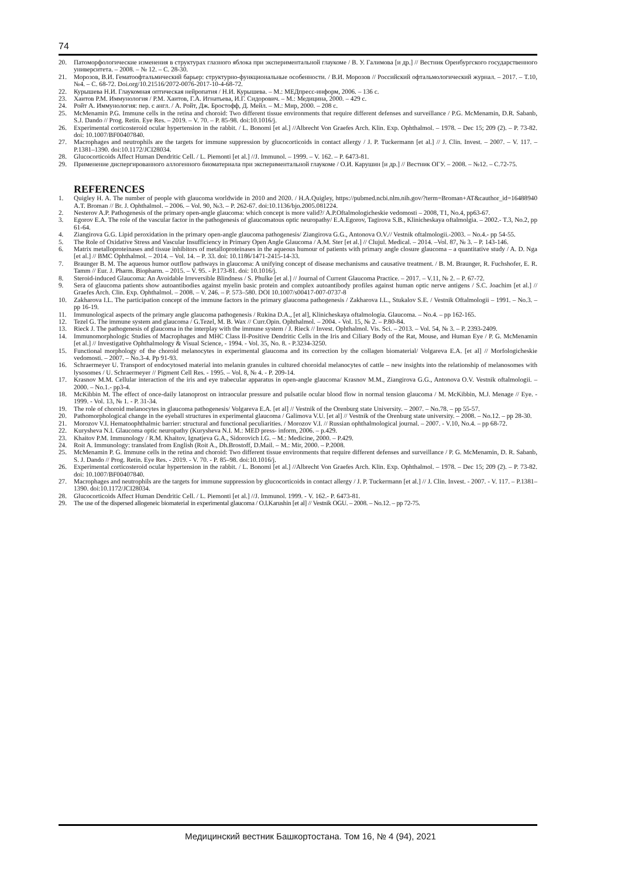74
20. Патоморфологические изменения в структурах глазного яблока при экспериментальной глаукоме / В. У. Галимова [и др.] // Вестник Оренбургского государственного университета. – 2008. – № 12. – С. 28-30.
21. Морозов, В.И. Гематоофтальмический барьер: структурно-функциональные особенности. / В.И. Морозов // Российский офтальмологический журнал. – 2017. – Т.10, №4. – С. 68-72. Doi.org/10.21516/2072-0076-2017-10-4-68-72.
22. Курышева Н.И. Глаукомная оптическая нейропатия / Н.И. Курышева. – М.: МЕДпресс-информ, 2006. – 136 с.
23. Хаитов Р.М. Иммунология / Р.М. Хаитов, Г.А. Игнатьева, И.Г. Сидорович. – М.: Медицина, 2000. – 429 с.
24. Ройт А. Иммунология: пер. с англ. / А. Ройт, Дж. Бростофф, Д. Мейл. – М.: Мир, 2000. – 208 с.
25. McMenamin P.G. Immune cells in the retina and choroid: Two different tissue environments that require different defenses and surveillance / P.G. McMenamin, D.R. Sabanb, S.J. Dando // Prog. Retin. Eye Res. – 2019. – V. 70. – P. 85-98. doi:10.1016/j.
26. Experimental corticosteroid ocular hypertension in the rabbit. / L. Bonomi [et al.] //Albrecht Von Graefes Arch. Klin. Exp. Ophthalmol. – 1978. – Dec 15; 209 (2). – P. 73-82. doi: 10.1007/BF00407840.
27. Macrophages and neutrophils are the targets for immune suppression by glucocorticoids in contact allergy / J. P. Tuckermann [et al.] // J. Clin. Invest. – 2007. – V. 117. – P.1381–1390. doi:10.1172/JCI28034.
28. Glucocorticoids Affect Human Dendritic Cell. / L. Piemonti [et al.] //J. Immunol. – 1999. – V. 162. – P. 6473-81.
29. Применение диспергированного аллогенного биоматериала при экспериментальной глаукоме / О.И. Карушин [и др.] // Вестник ОГУ. – 2008. – №12. – С.72-75.
REFERENCES
1. Quigley H. A. The number of people with glaucoma worldwide in 2010 and 2020. / H.A.Quigley, https://pubmed.ncbi.nlm.nih.gov/?term=Broman+AT&cauthor_id=16488940 A.T. Broman // Br. J. Ophthalmol. – 2006. – Vol. 90, №3. – P. 262-67. doi:10.1136/bjo.2005.081224.
2. Nesterov A.P. Pathogenesis of the primary open-angle glaucoma: which concept is more valid?/ A.P.Oftalmologicheskie vedomosti – 2008, T1, No.4, pp63-67.
3. Egorov E.A. The role of the vascular factor in the pathogenesis of glaucomatous optic neuropathy/ E.A.Egorov, Tagirova S.B., Klinicheskaya oftalmolgia. – 2002.- T.3, No.2, pp 61-64.
4. Ziangirova G.G. Lipid peroxidation in the primary open-angle glaucoma pathogenesis/ Ziangirova G.G., Antonova O.V.// Vestnik oftalmologii.-2003. – No.4.- pp 54-55.
5. The Role of Oxidative Stress and Vascular Insufficiency in Primary Open Angle Glaucoma / A.M. Ster [et al.] // Clujul. Medical. – 2014. –Vol. 87, № 3. – P. 143-146.
6. Matrix metalloproteinases and tissue inhibitors of metalloproteinases in the aqueous humour of patients with primary angle closure glaucoma – a quantitative study / A. D. Nga [et al.] // BMC Ophthalmol. – 2014. – Vol. 14. – P. 33. doi: 10.1186/1471-2415-14-33.
7. Braunger B. M. The aqueous humor outflow pathways in glaucoma: A unifying concept of disease mechanisms and causative treatment. / B. M. Braunger, R. Fuchshofer, E. R. Tamm // Eur. J. Pharm. Biopharm. – 2015. – V. 95. - P.173-81. doi: 10.1016/j.
8. Steroid-induced Glaucoma: An Avoidable Irreversible Blindness / S. Phulke [et al.] // Journal of Current Glaucoma Practice. – 2017. – V.11, № 2. – P. 67-72.
9. Sera of glaucoma patients show autoantibodies against myelin basic protein and complex autoantibody profiles against human optic nerve antigens / S.C. Joachim [et al.] // Graefes Arch. Clin. Exp. Ophthalmol. – 2008. – V. 246. – P. 573–580. DOI 10.1007/s00417-007-0737-8
10. Zakharova I.L. The participation concept of the immune factors in the primary glaucoma pathogenesis / Zakharova I.L., Stukalov S.E. / Vestnik Oftalmologii – 1991. – No.3. – pp 16-19.
11. Immunological aspects of the primary angle glaucoma pathogenesis / Rukina D.A., [et al], Klinicheskaya oftalmologia. Glaucoma. – No.4. – pp 162-165.
12. Tezel G. The immune system and glaucoma / G.Tezel, M. B. Wax // Curr.Opin. Ophthalmol. – 2004. - Vol. 15, № 2. – P.80-84.
13. Rieck J. The pathogenesis of glaucoma in the interplay with the immune system / J. Rieck // Invest. Ophthalmol. Vis. Sci. – 2013. – Vol. 54, № 3. – P. 2393-2409.
14. Immunomorphologic Studies of Macrophages and MHC Class II-Positive Dendritic Cells in the Iris and Ciliary Body of the Rat, Mouse, and Human Eye / P. G. McMenamin [et al.] // Investigative Ophthalmology & Visual Science, - 1994. - Vol. 35, No. 8. - P.3234-3250.
15. Functional morphology of the choroid melanocytes in experimental glaucoma and its correction by the collagen biomaterial/ Volgareva E.A. [et al] // Morfologicheskie vedomosti. – 2007. – No.3-4. Pp 91-93.
16. Schraermeyer U. Transport of endocytosed material into melanin granules in cultured choroidal melanocytes of cattle – new insights into the relationship of melanosomes with lysosomes / U. Schraermeyer // Pigment Cell Res. - 1995. – Vol. 8, № 4. - P. 209-14.
17. Krasnov M.M. Cellular interaction of the iris and eye trabecular apparatus in open-angle glaucoma/ Krasnov M.M., Ziangirova G.G., Antonova O.V. Vestnik oftalmologii. – 2000. – No.1.- pp3-4.
18. McKibbin M. The effect of once-daily latanoprost on intraocular pressure and pulsatile ocular blood flow in normal tension glaucoma / M. McKibbin, M.J. Menage // Eye. - 1999. - Vol. 13, № 1. - P. 31-34.
19. The role of choroid melanocytes in glaucoma pathogenesis/ Volgareva E.A. [et al] // Vestnik of the Orenburg state University. – 2007. – No.78. – pp 55-57.
20. Pathomorphological change in the eyeball structures in experimental glaucoma / Galimova V.U. [et al] // Vestnik of the Orenburg state university. – 2008. – No.12. – pp 28-30.
21. Morozov V.I. Hematoophthalmic barrier: structural and functional peculiarities. / Morozov V.I. // Russian ophthalmological journal. – 2007. - V.10, No.4. – pp 68-72.
22. Kurysheva N.I. Glaucoma optic neuropathy (Kurysheva N.I. M.: MED press- inform, 2006. – p.429.
23. Khaitov P.M. Immunology / R.M. Khaitov, Ignatjeva G.A., Sidorovich I.G. – M.: Medicine, 2000. – P.429.
24. Roit A. Immunology: translated from English (Roit A., Dh.Brostoff, D.Mail. – M.: Mir, 2000. – P.2008.
25. McMenamin P. G. Immune cells in the retina and choroid: Two different tissue environments that require different defenses and surveillance / P. G. McMenamin, D. R. Sabanb, S. J. Dando // Prog. Retin. Eye Res. - 2019. - V. 70. - P. 85–98. doi:10.1016/j.
26. Experimental corticosteroid ocular hypertension in the rabbit. / L. Bonomi [et al.] //Albrecht Von Graefes Arch. Klin. Exp. Ophthalmol. – 1978. – Dec 15; 209 (2). – P. 73-82. doi: 10.1007/BF00407840.
27. Macrophages and neutrophils are the targets for immune suppression by glucocorticoids in contact allergy / J. P. Tuckermann [et al.] // J. Clin. Invest. - 2007. - V. 117. – P.1381–1390. doi:10.1172/JCI28034.
28. Glucocorticoids Affect Human Dendritic Cell. / L. Piemonti [et al.] //J. Immunol. 1999. - V. 162.- P. 6473-81.
29. The use of the dispersed allogeneic biomaterial in experimental glaucoma / O.I.Karushin [et al] // Vestnik OGU. – 2008. – No.12. – pp 72-75.
Медицинский вестник Башкортостана. Том 16, № 4 (94), 2021